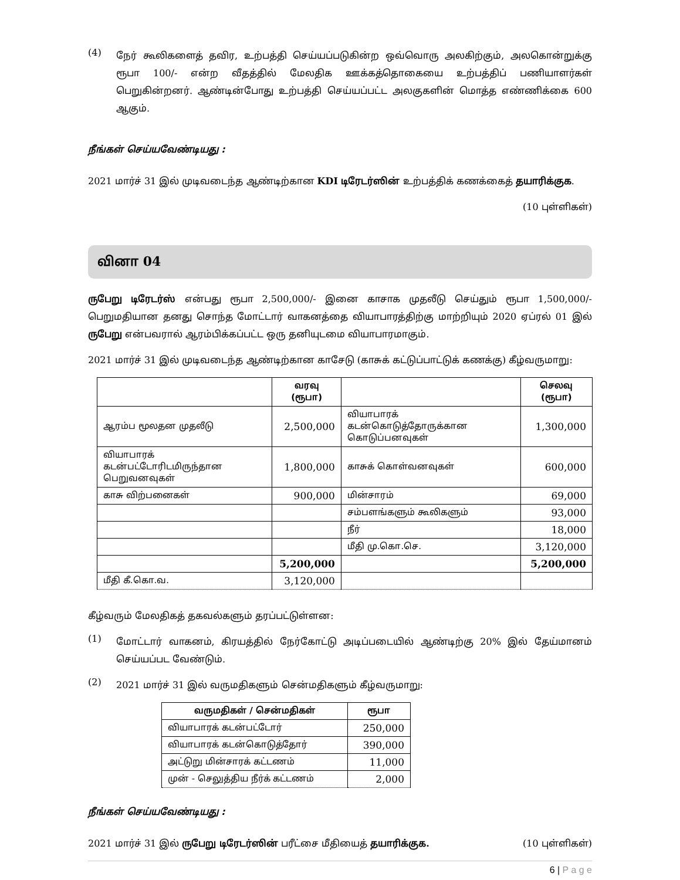(4)
நேர் கூலிகளைத் தவிர, உற்பத்தி செய்யப்படுகின்ற ஒவ்வொரு அலகிற்கும், அலகொன்றுக்கு ரூபா 100/- என்ற வீதத்தில் மேலதிக ஊக்கத்தொகையை உற்பத்திப் பணியாளர்கள் பெறுகின்றனர். ஆண்டின்போது உற்பத்தி செய்யப்பட்ட அலகுகளின் மொத்த எண்ணிக்கை 600 ஆகும்.
நீங்கள் செய்யவேண்டியது :
2021 மார்ச் 31 இல் முடிவடைந்த ஆண்டிற்கான KDI டிரேடர்ஸின் உற்பத்திக் கணக்கைத் தயாரிக்குக.
(10 புள்ளிகள்)
வினா 04
ருபேறு டிரேடர்ஸ் என்பது ரூபா 2,500,000/- இனை காசாக முதலீடு செய்தும் ரூபா 1,500,000/- பெறுமதியான தனது சொந்த மோட்டார் வாகனத்தை வியாபாரத்திற்கு மாற்றியும் 2020 ஏப்ரல் 01 இல் ருபேறு என்பவரால் ஆரம்பிக்கப்பட்ட ஒரு தனியுடமை வியாபாரமாகும்.
2021 மார்ச் 31 இல் முடிவடைந்த ஆண்டிற்கான காசேடு (காசுக் கட்டுப்பாட்டுக் கணக்கு) கீழ்வருமாறு:
| | வரவு (ரூபா) | | செலவு (ரூபா) |
| --- | --- | --- | --- |
| ஆரம்ப மூலதன முதலீடு | 2,500,000 | வியாபாரக் கடன்கொடுத்தோருக்கான கொடுப்பனவுகள் | 1,300,000 |
| வியாபாரக் கடன்பட்டோரிடமிருந்தான பெறுவனவுகள் | 1,800,000 | காசுக் கொள்வனவுகள் | 600,000 |
| காசு விற்பனைகள் | 900,000 | மின்சாரம் | 69,000 |
| | | சம்பளங்களும் கூலிகளும் | 93,000 |
| | | நீர் | 18,000 |
| | | மீதி மு.கொ.செ. | 3,120,000 |
| | 5,200,000 | | 5,200,000 |
| மீதி கீ.கொ.வ. | 3,120,000 | | |
கீழ்வரும் மேலதிகத் தகவல்களும் தரப்பட்டுள்ளன:
(1)
மோட்டார் வாகனம், கிரயத்தில் நேர்கோட்டு அடிப்படையில் ஆண்டிற்கு 20% இல் தேய்மானம் செய்யப்பட வேண்டும்.
(2)
2021 மார்ச் 31 இல் வருமதிகளும் சென்மதிகளும் கீழ்வருமாறு:
| வருமதிகள் / சென்மதிகள் | ரூபா |
| --- | --- |
| வியாபாரக் கடன்பட்டோர் | 250,000 |
| வியாபாரக் கடன்கொடுத்தோர் | 390,000 |
| அட்டுறு மின்சாரக் கட்டணம் | 11,000 |
| முன் - செலுத்திய நீர்க் கட்டணம் | 2,000 |
நீங்கள் செய்யவேண்டியது :
2021 மார்ச் 31 இல் ருபேறு டிரேடர்ஸின் பரீட்சை மீதியைத் தயாரிக்குக. (10 புள்ளிகள்)
6 | P a g e